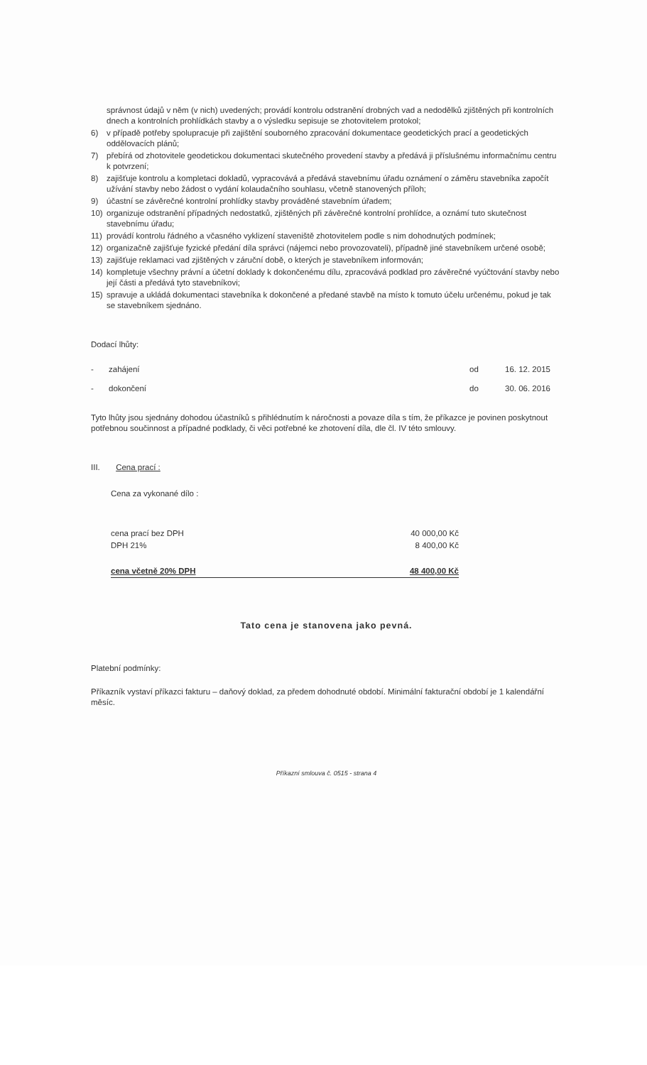správnost údajů v něm (v nich) uvedených; provádí kontrolu odstranění drobných vad a nedodělků zjištěných při kontrolních dnech a kontrolních prohlídkách stavby a o výsledku sepisuje se zhotovitelem protokol;
6) v případě potřeby spolupracuje při zajištění souborného zpracování dokumentace geodetických prací a geodetických oddělovacích plánů;
7) přebírá od zhotovitele geodetickou dokumentaci skutečného provedení stavby a předává ji příslušnému informačnímu centru k potvrzení;
8) zajišťuje kontrolu a kompletaci dokladů, vypracovává a předává stavebnímu úřadu oznámení o záměru stavebníka započít užívání stavby nebo žádost o vydání kolaudačního souhlasu, včetně stanovených příloh;
9) účastní se závěrečné kontrolní prohlídky stavby prováděné stavebním úřadem;
10) organizuje odstranění případných nedostatků, zjištěných při závěrečné kontrolní prohlídce, a oznámí tuto skutečnost stavebnímu úřadu;
11) provádí kontrolu řádného a včasného vyklizení staveniště zhotovitelem podle s nim dohodnutých podmínek;
12) organizačně zajišťuje fyzické předání díla správci (nájemci nebo provozovateli), případně jiné stavebníkem určené osobě;
13) zajišťuje reklamaci vad zjištěných v záruční době, o kterých je stavebníkem informován;
14) kompletuje všechny právní a účetní doklady k dokončenému dílu, zpracovává podklad pro závěrečné vyúčtování stavby nebo její části a předává tyto stavebníkovi;
15) spravuje a ukládá dokumentaci stavebníka k dokončené a předané stavbě na místo k tomuto účelu určenému, pokud je tak se stavebníkem sjednáno.
Dodací lhůty:
| - | zahájení | od | 16. 12. 2015 |
| - | dokončení | do | 30. 06. 2016 |
Tyto lhůty jsou sjednány dohodou účastníků s přihlédnutím k náročnosti a povaze díla s tím, že příkazce je povinen poskytnout potřebnou součinnost a případné podklady, či věci potřebné ke zhotovení díla, dle čl. IV této smlouvy.
III. Cena prací :
Cena za vykonané dílo :
| cena prací bez DPH | 40 000,00 Kč |
| DPH 21% | 8 400,00 Kč |
| cena včetně 20% DPH | 48 400,00 Kč |
Tato cena je stanovena jako pevná.
Platební podmínky:
Příkazník vystaví příkazci fakturu – daňový doklad, za předem dohodnuté období. Minimální fakturační období je 1 kalendářní měsíc.
Příkazní smlouva č. 0515 - strana 4